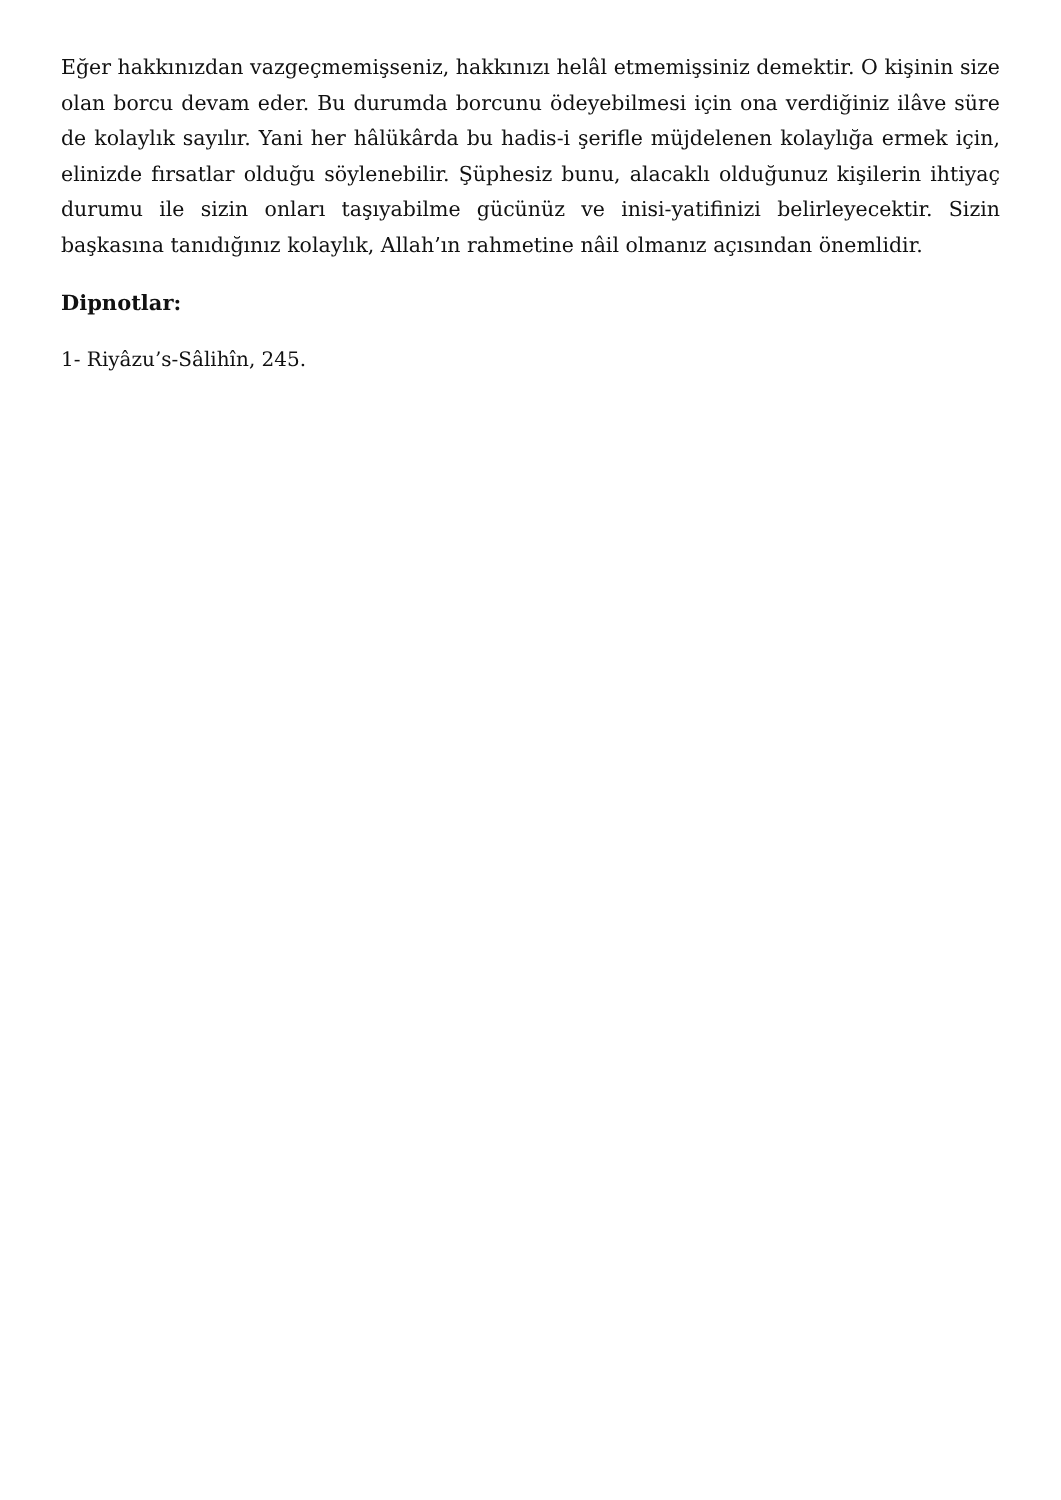Eğer hakkınızdan vazgeçmemişseniz, hakkınızı helâl etmemişsiniz demektir. O kişinin size olan borcu devam eder. Bu durumda borcunu ödeyebilmesi için ona verdiğiniz ilâve süre de kolaylık sayılır. Yani her hâlükârda bu hadis-i şerifle müjdelenen kolaylığa ermek için, elinizde fırsatlar olduğu söylenebilir. Şüphesiz bunu, alacaklı olduğunuz kişilerin ihtiyaç durumu ile sizin onları taşıyabilme gücünüz ve inisi-yatifinizi belirleyecektir. Sizin başkasına tanıdığınız kolaylık, Allah’ın rahmetine nâil olmanız açısından önemlidir.
Dipnotlar:
1- Riyâzu’s-Sâlihîn, 245.